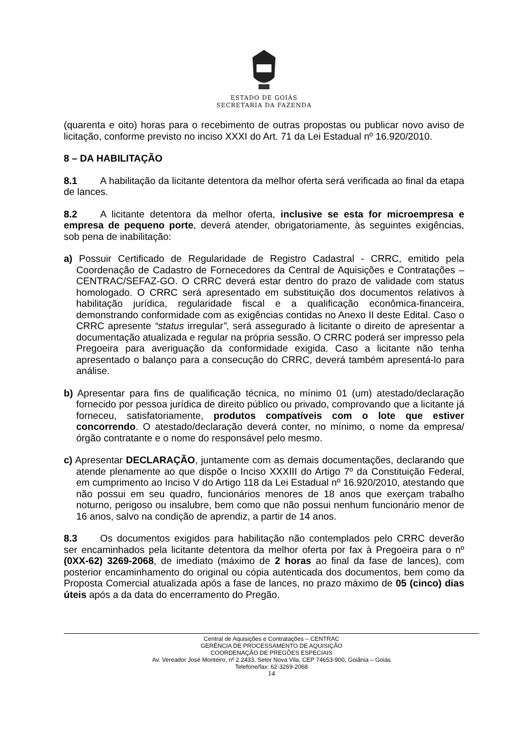ESTADO DE GOIÁS
SECRETARIA DA FAZENDA
(quarenta e oito) horas para o recebimento de outras propostas ou publicar novo aviso de licitação, conforme previsto no inciso XXXI do Art. 71 da Lei Estadual nº 16.920/2010.
8 – DA HABILITAÇÃO
8.1 A habilitação da licitante detentora da melhor oferta será verificada ao final da etapa de lances.
8.2 A licitante detentora da melhor oferta, inclusive se esta for microempresa e empresa de pequeno porte, deverá atender, obrigatoriamente, às seguintes exigências, sob pena de inabilitação:
a) Possuir Certificado de Regularidade de Registro Cadastral - CRRC, emitido pela Coordenação de Cadastro de Fornecedores da Central de Aquisições e Contratações – CENTRAC/SEFAZ-GO. O CRRC deverá estar dentro do prazo de validade com status homologado. O CRRC será apresentado em substituição dos documentos relativos à habilitação jurídica, regularidade fiscal e a qualificação econômica-financeira, demonstrando conformidade com as exigências contidas no Anexo II deste Edital. Caso o CRRC apresente “status irregular”, será assegurado à licitante o direito de apresentar a documentação atualizada e regular na própria sessão. O CRRC poderá ser impresso pela Pregoeira para averiguação da conformidade exigida. Caso a licitante não tenha apresentado o balanço para a consecução do CRRC, deverá também apresentá-lo para análise.
b) Apresentar para fins de qualificação técnica, no mínimo 01 (um) atestado/declaração fornecido por pessoa jurídica de direito público ou privado, comprovando que a licitante já forneceu, satisfatoriamente, produtos compatíveis com o lote que estiver concorrendo. O atestado/declaração deverá conter, no mínimo, o nome da empresa/órgão contratante e o nome do responsável pelo mesmo.
c) Apresentar DECLARAÇÃO, juntamente com as demais documentações, declarando que atende plenamente ao que dispõe o Inciso XXXIII do Artigo 7º da Constituição Federal, em cumprimento ao Inciso V do Artigo 118 da Lei Estadual nº 16.920/2010, atestando que não possui em seu quadro, funcionários menores de 18 anos que exerçam trabalho noturno, perigoso ou insalubre, bem como que não possui nenhum funcionário menor de 16 anos, salvo na condição de aprendiz, a partir de 14 anos.
8.3 Os documentos exigidos para habilitação não contemplados pelo CRRC deverão ser encaminhados pela licitante detentora da melhor oferta por fax à Pregoeira para o nº (0XX-62) 3269-2068, de imediato (máximo de 2 horas ao final da fase de lances), com posterior encaminhamento do original ou cópia autenticada dos documentos, bem como da Proposta Comercial atualizada após a fase de lances, no prazo máximo de 05 (cinco) dias úteis após a da data do encerramento do Pregão.
Central de Aquisições e Contratações – CENTRAC
GERÊNCIA DE PROCESSAMENTO DE AQUISIÇÃO
COORDENAÇÃO DE PREGÕES ESPECIAIS
Av. Vereador José Monteiro, nº 2.2433, Setor Nova Vila, CEP 74653-900, Goiânia – Goiás
Telefone/fax: 62-3269-2068
14